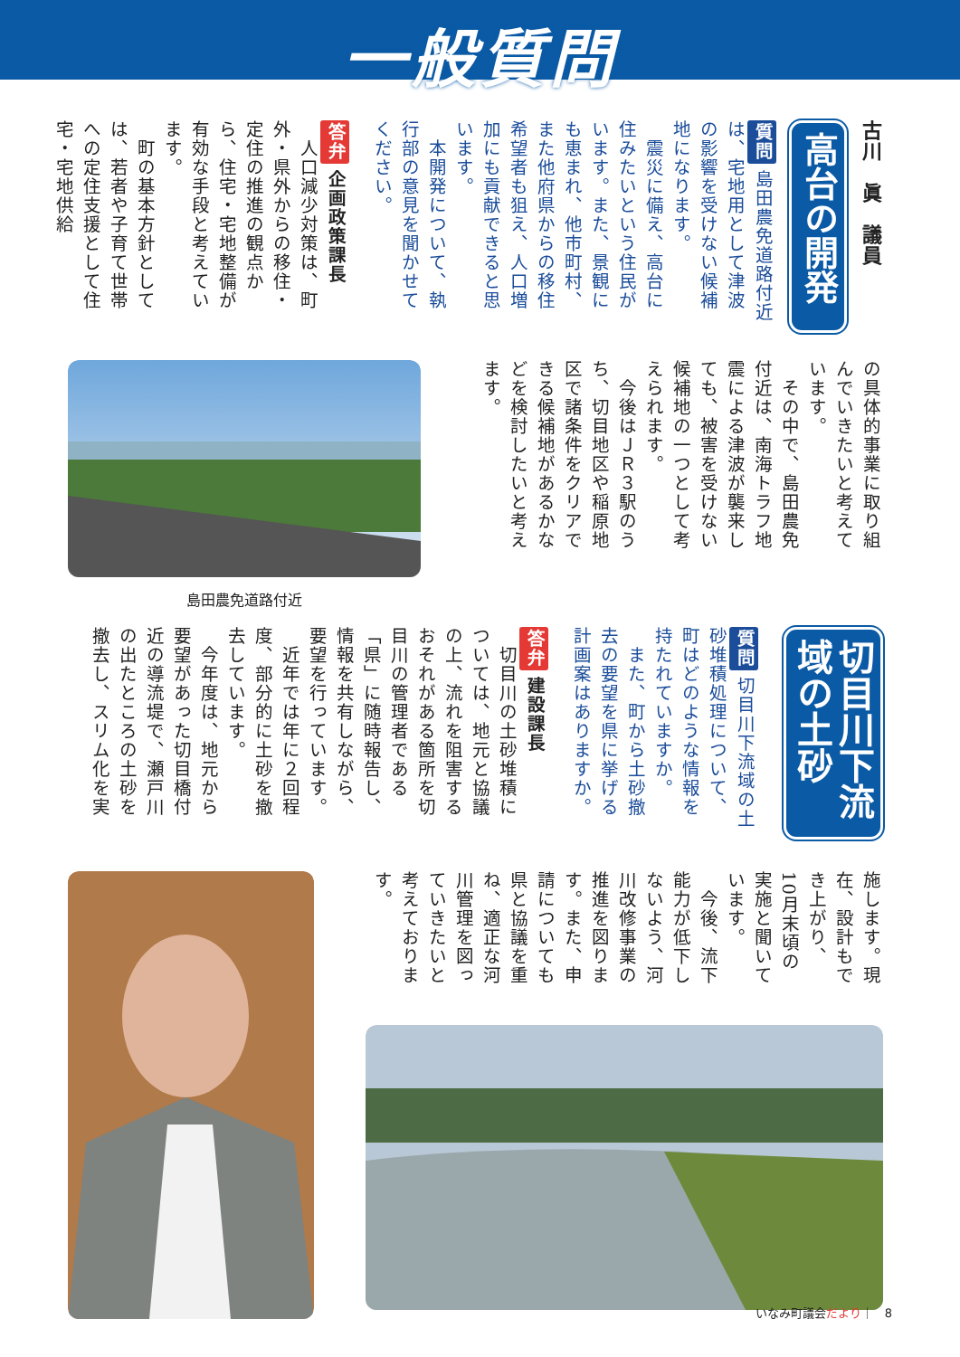一般質問
古川　眞　議員
高台の開発
質問 島田農免道路付近は、宅地用として津波の影響を受けない候補地になります。
　震災に備え、高台に住みたいという住民がいます。また、景観にも恵まれ、他市町村、また他府県からの移住希望者も狙え、人口増加にも貢献できると思います。
　本開発について、執行部の意見を聞かせてください。
答弁 企画政策課長
　人口減少対策は、町外・県外からの移住・定住の推進の観点から、住宅・宅地整備が有効な手段と考えています。
　町の基本方針としては、若者や子育て世帯への定住支援として住宅・宅地供給
の具体的事業に取り組んでいきたいと考えています。
　その中で、島田農免付近は、南海トラフ地震による津波が襲来しても、被害を受けない候補地の一つとして考えられます。
　今後はＪＲ３駅のうち、切目地区や稲原地区で諸条件をクリアできる候補地があるかなどを検討したいと考えます。
島田農免道路付近
切目川下流域の土砂
質問 切目川下流域の土砂堆積処理について、町はどのような情報を持たれていますか。
　また、町から土砂撤去の要望を県に挙げる計画案はありますか。
答弁 建設課長
　切目川の土砂堆積については、地元と協議の上、流れを阻害するおそれがある箇所を切目川の管理者である「県」に随時報告し、情報を共有しながら、要望を行っています。
　近年では年に２回程度、部分的に土砂を撤去しています。
　今年度は、地元から要望があった切目橋付近の導流堤で、瀬戸川の出たところの土砂を撤去し、スリム化を実
施します。現在、設計もでき上がり、10月末頃の実施と聞いています。
　今後、流下能力が低下しないよう、河川改修事業の推進を図ります。また、申請についても県と協議を重ね、適正な河川管理を図っていきたいと考えております。
いなみ町議会だより｜　8